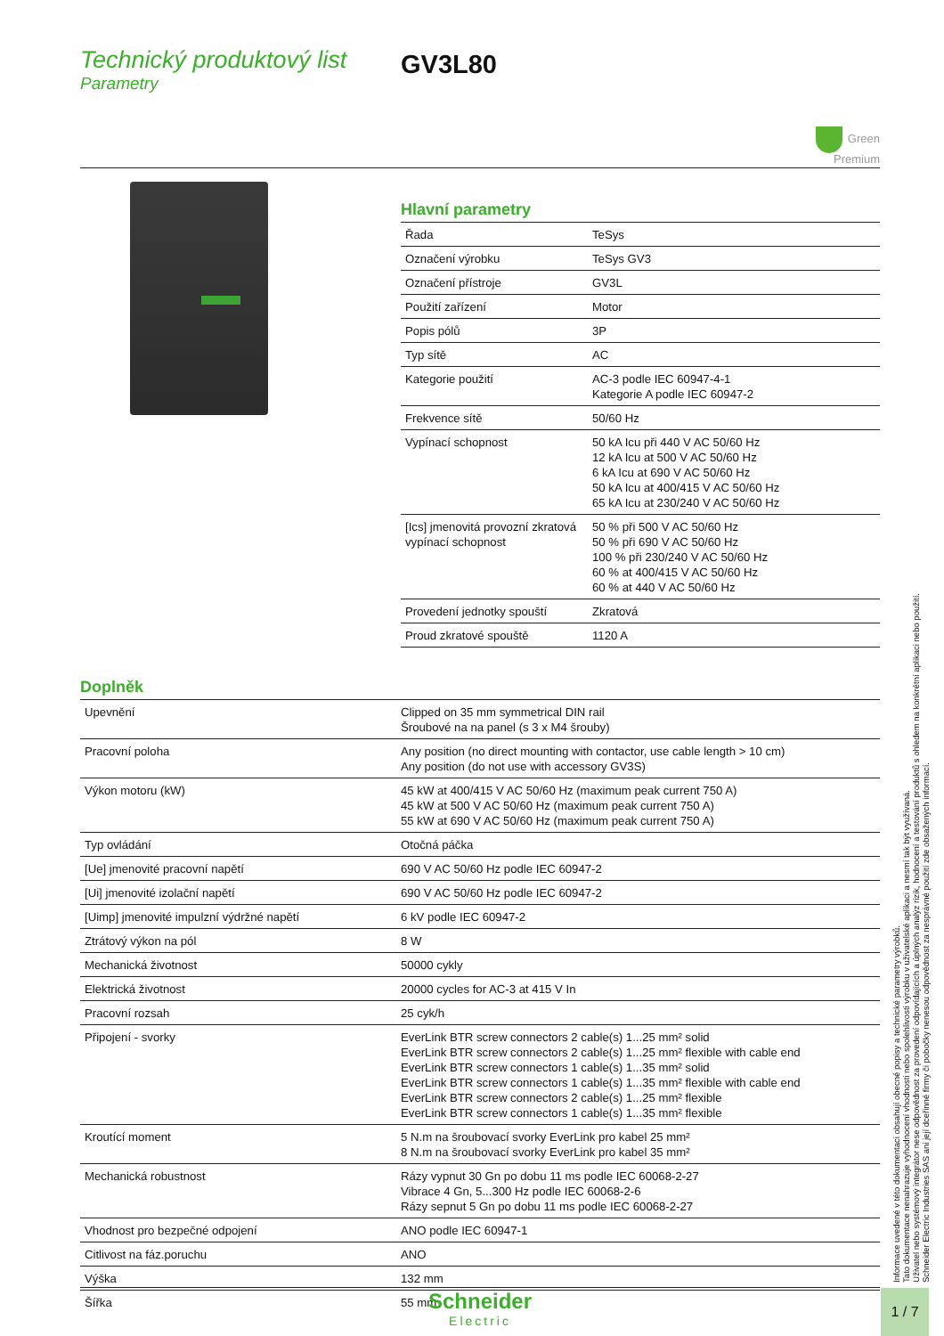Technický produktový list
Parametry
GV3L80
Green
Premium
Hlavní parametry
| Řada | TeSys |
| Označení výrobku | TeSys GV3 |
| Označení přístroje | GV3L |
| Použití zařízení | Motor |
| Popis pólů | 3P |
| Typ sítě | AC |
| Kategorie použití | AC-3 podle IEC 60947-4-1 Kategorie A podle IEC 60947-2 |
| Frekvence sítě | 50/60 Hz |
| Vypínací schopnost | 50 kA Icu při 440 V AC 50/60 Hz 12 kA Icu at 500 V AC 50/60 Hz 6 kA Icu at 690 V AC 50/60 Hz 50 kA Icu at 400/415 V AC 50/60 Hz 65 kA Icu at 230/240 V AC 50/60 Hz |
| [Ics] jmenovitá provozní zkratová vypínací schopnost | 50 % při 500 V AC 50/60 Hz 50 % při 690 V AC 50/60 Hz 100 % při 230/240 V AC 50/60 Hz 60 % at 400/415 V AC 50/60 Hz 60 % at 440 V AC 50/60 Hz |
| Provedení jednotky spouští | Zkratová |
| Proud zkratové spouště | 1120 A |
Doplněk
| Upevnění | Clipped on 35 mm symmetrical DIN rail Šroubové na na panel (s 3 x M4 šrouby) |
| Pracovní poloha | Any position (no direct mounting with contactor, use cable length > 10 cm) Any position (do not use with accessory GV3S) |
| Výkon motoru (kW) | 45 kW at 400/415 V AC 50/60 Hz (maximum peak current 750 A) 45 kW at 500 V AC 50/60 Hz (maximum peak current 750 A) 55 kW at 690 V AC 50/60 Hz (maximum peak current 750 A) |
| Typ ovládání | Otočná páčka |
| [Ue] jmenovité pracovní napětí | 690 V AC 50/60 Hz podle IEC 60947-2 |
| [Ui] jmenovité izolační napětí | 690 V AC 50/60 Hz podle IEC 60947-2 |
| [Uimp] jmenovité impulzní výdržné napětí | 6 kV podle IEC 60947-2 |
| Ztrátový výkon na pól | 8 W |
| Mechanická životnost | 50000 cykly |
| Elektrická životnost | 20000 cycles for AC-3 at 415 V In |
| Pracovní rozsah | 25 cyk/h |
| Připojení - svorky | EverLink BTR screw connectors 2 cable(s) 1...25 mm² solid EverLink BTR screw connectors 2 cable(s) 1...25 mm² flexible with cable end EverLink BTR screw connectors 1 cable(s) 1...35 mm² solid EverLink BTR screw connectors 1 cable(s) 1...35 mm² flexible with cable end EverLink BTR screw connectors 2 cable(s) 1...25 mm² flexible EverLink BTR screw connectors 1 cable(s) 1...35 mm² flexible |
| Kroutící moment | 5 N.m na šroubovací svorky EverLink pro kabel 25 mm² 8 N.m na šroubovací svorky EverLink pro kabel 35 mm² |
| Mechanická robustnost | Rázy vypnut 30 Gn po dobu 11 ms podle IEC 60068-2-27 Vibrace 4 Gn, 5...300 Hz podle IEC 60068-2-6 Rázy sepnut 5 Gn po dobu 11 ms podle IEC 60068-2-27 |
| Vhodnost pro bezpečné odpojení | ANO podle IEC 60947-1 |
| Citlivost na fáz.poruchu | ANO |
| Výška | 132 mm |
| Šířka | 55 mm |
Informace uvedené v této dokumentaci obsahují obecné popisy a technické parametry výrobků.
Tato dokumentace nenahrazuje vyhodnocení vhodnosti nebo spolehlivosti výrobku v uživatelské aplikaci a nesmí tak být využívaná.
Uživatel nebo systémový integrátor nese odpovědnost za provedení odpovídajících a úplných analýz rizik, hodnocení a testování produktů s ohledem na konkrétní aplikaci nebo použití.
Schneider Electric Industries SAS ani její dceřinné firmy či pobočky nenesou odpovědnost za nesprávné použití zde obsažených informací.
Schneider
Electric
1 / 7